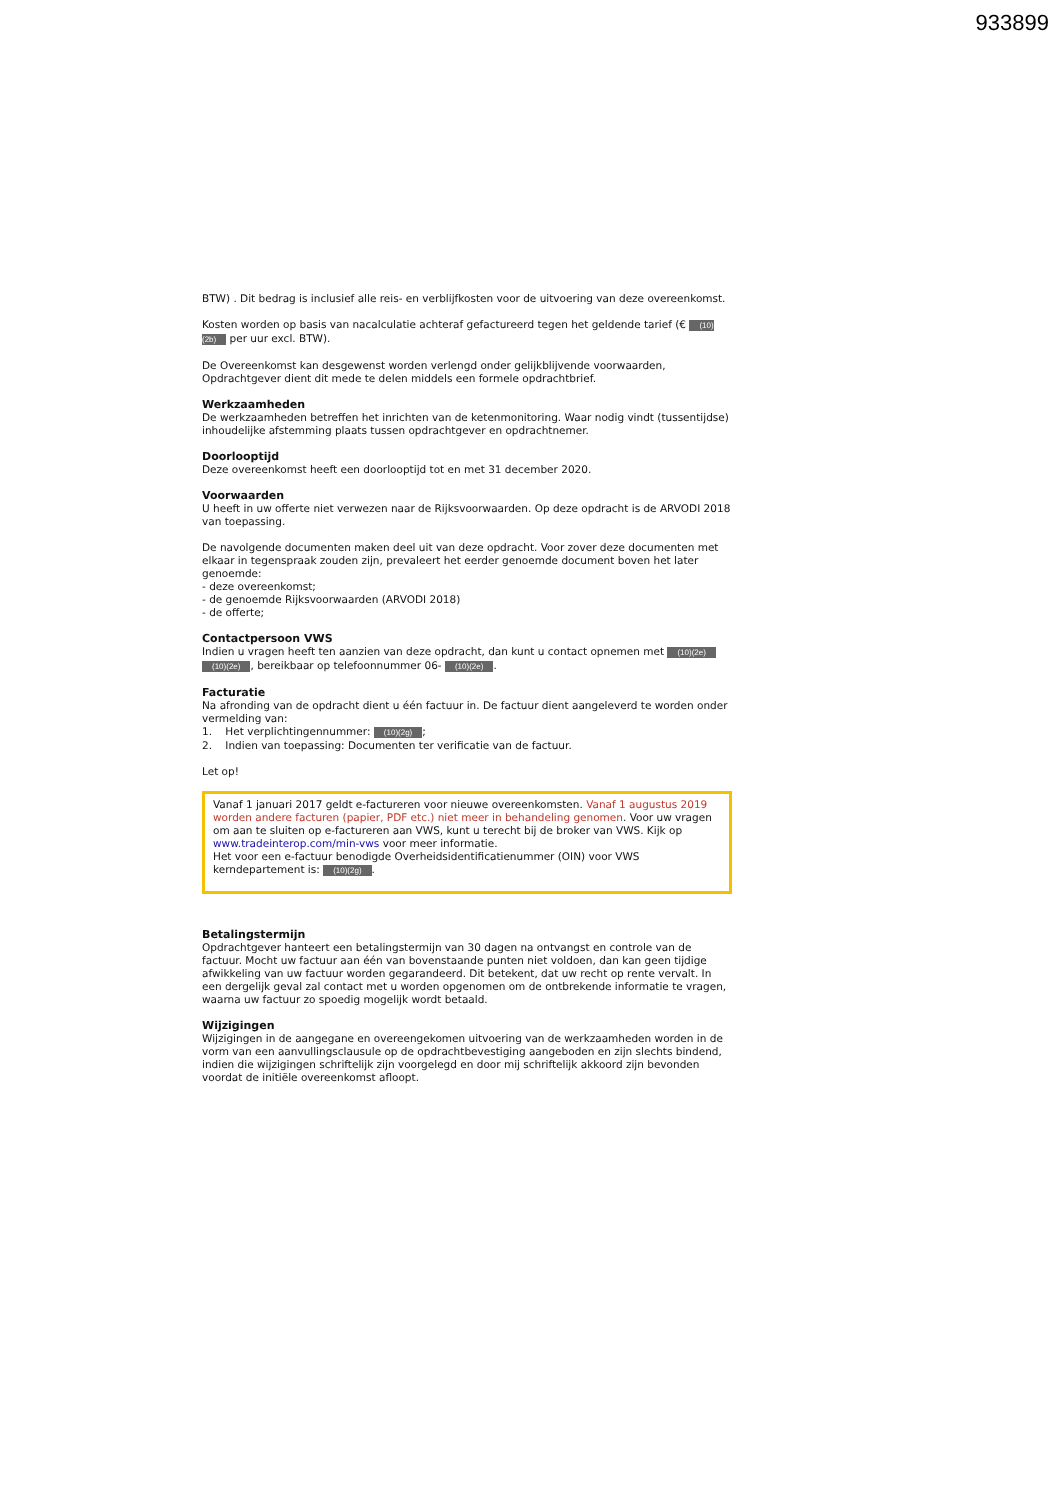933899
BTW) . Dit bedrag is inclusief alle reis- en verblijfkosten voor de uitvoering van deze overeenkomst.
Kosten worden op basis van nacalculatie achteraf gefactureerd tegen het geldende tarief (€ (10)(2b) per uur excl. BTW).
De Overeenkomst kan desgewenst worden verlengd onder gelijkblijvende voorwaarden, Opdrachtgever dient dit mede te delen middels een formele opdrachtbrief.
Werkzaamheden
De werkzaamheden betreffen het inrichten van de ketenmonitoring. Waar nodig vindt (tussentijdse) inhoudelijke afstemming plaats tussen opdrachtgever en opdrachtnemer.
Doorlooptijd
Deze overeenkomst heeft een doorlooptijd tot en met 31 december 2020.
Voorwaarden
U heeft in uw offerte niet verwezen naar de Rijksvoorwaarden. Op deze opdracht is de ARVODI 2018 van toepassing.
De navolgende documenten maken deel uit van deze opdracht. Voor zover deze documenten met elkaar in tegenspraak zouden zijn, prevaleert het eerder genoemde document boven het later genoemde:
- deze overeenkomst;
- de genoemde Rijksvoorwaarden (ARVODI 2018)
- de offerte;
Contactpersoon VWS
Indien u vragen heeft ten aanzien van deze opdracht, dan kunt u contact opnemen met (10)(2e) (10)(2e), bereikbaar op telefoonnummer 06- (10)(2e).
Facturatie
Na afronding van de opdracht dient u één factuur in. De factuur dient aangeleverd te worden onder vermelding van:
1. Het verplichtingennummer: (10)(2g);
2. Indien van toepassing: Documenten ter verificatie van de factuur.
Let op!
Vanaf 1 januari 2017 geldt e-factureren voor nieuwe overeenkomsten. Vanaf 1 augustus 2019 worden andere facturen (papier, PDF etc.) niet meer in behandeling genomen. Voor uw vragen om aan te sluiten op e-factureren aan VWS, kunt u terecht bij de broker van VWS. Kijk op www.tradeinterop.com/min-vws voor meer informatie.
Het voor een e-factuur benodigde Overheidsidentificatienummer (OIN) voor VWS kerndepartement is: (10)(2g).
Betalingstermijn
Opdrachtgever hanteert een betalingstermijn van 30 dagen na ontvangst en controle van de factuur. Mocht uw factuur aan één van bovenstaande punten niet voldoen, dan kan geen tijdige afwikkeling van uw factuur worden gegarandeerd. Dit betekent, dat uw recht op rente vervalt. In een dergelijk geval zal contact met u worden opgenomen om de ontbrekende informatie te vragen, waarna uw factuur zo spoedig mogelijk wordt betaald.
Wijzigingen
Wijzigingen in de aangegane en overeengekomen uitvoering van de werkzaamheden worden in de vorm van een aanvullingsclausule op de opdrachtbevestiging aangeboden en zijn slechts bindend, indien die wijzigingen schriftelijk zijn voorgelegd en door mij schriftelijk akkoord zijn bevonden voordat de initiële overeenkomst afloopt.